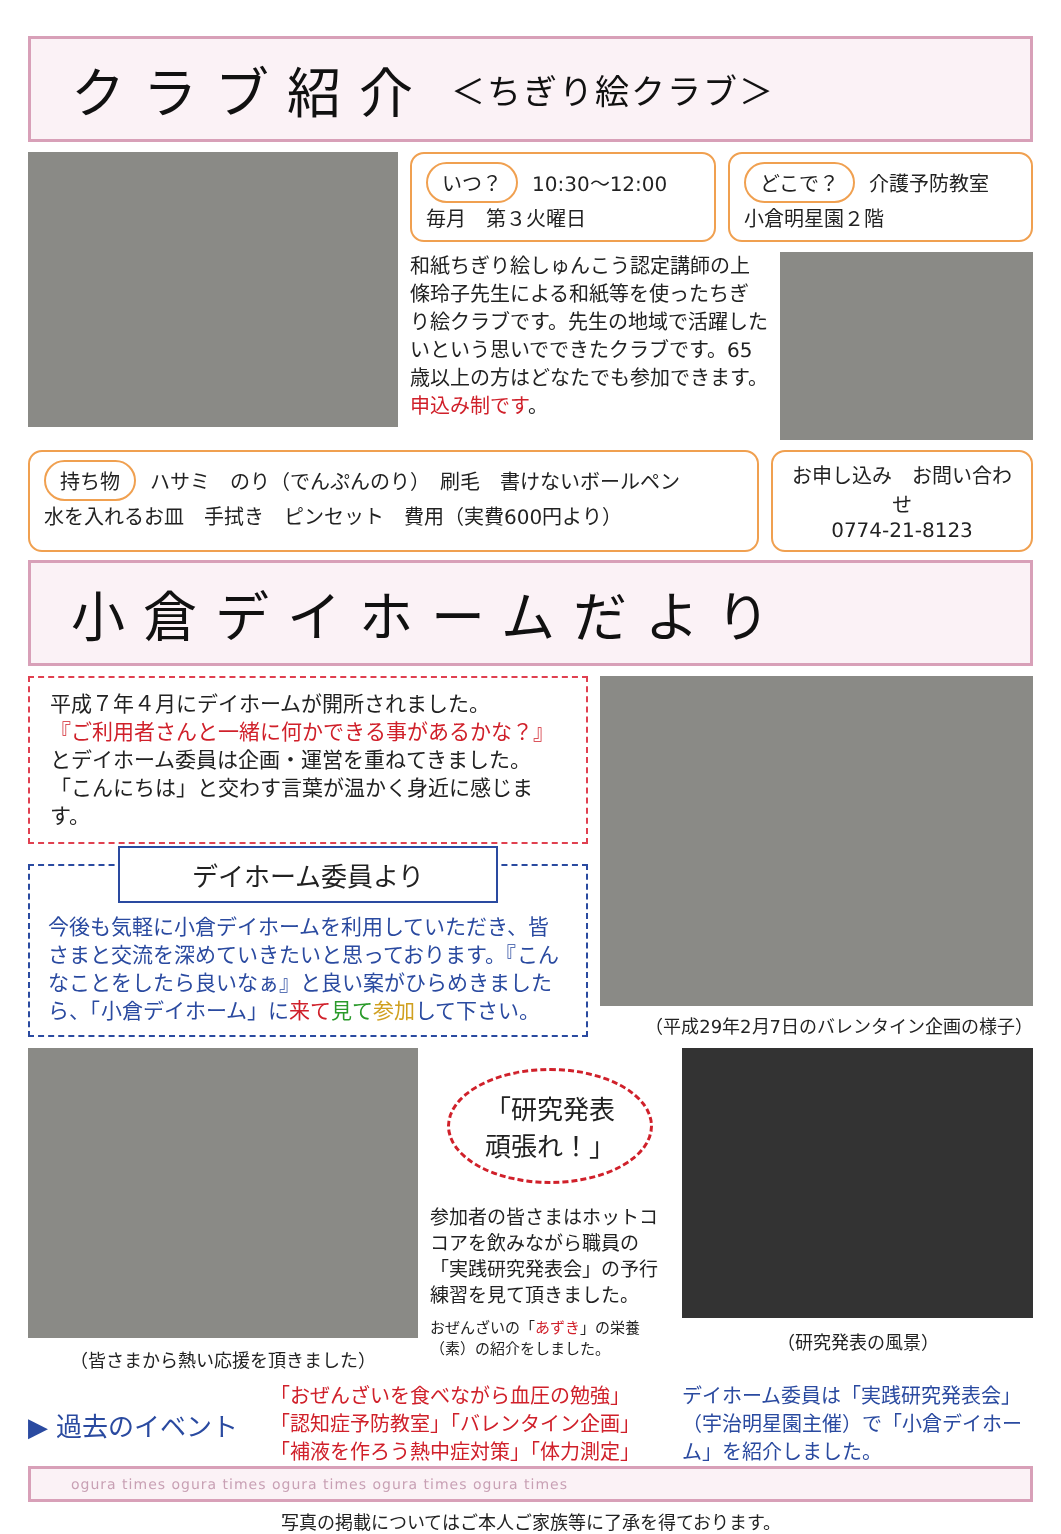クラブ紹介 ＜ちぎり絵クラブ＞
いつ？ 10:30〜12:00
毎月　第３火曜日
どこで？ 介護予防教室
小倉明星園２階
和紙ちぎり絵しゅんこう認定講師の上條玲子先生による和紙等を使ったちぎり絵クラブです。先生の地域で活躍したいという思いでできたクラブです。65歳以上の方はどなたでも参加できます。申込み制です。
持ち物 ハサミ　のり（でんぷんのり）　刷毛　書けないボールペン
水を入れるお皿　手拭き　ピンセット　費用（実費600円より）
お申し込み　お問い合わせ
0774-21-8123
小倉デイホームだより
平成７年４月にデイホームが開所されました。
『ご利用者さんと一緒に何かできる事があるかな？』
とデイホーム委員は企画・運営を重ねてきました。
「こんにちは」と交わす言葉が温かく身近に感じます。
デイホーム委員より
今後も気軽に小倉デイホームを利用していただき、皆さまと交流を深めていきたいと思っております。『こんなことをしたら良いなぁ』と良い案がひらめきましたら、「小倉デイホーム」に来て 見て 参加して下さい。
（平成29年2月7日のバレンタイン企画の様子）
（皆さまから熱い応援を頂きました）
「研究発表
頑張れ！」
参加者の皆さまはホットココアを飲みながら職員の「実践研究発表会」の予行練習を見て頂きました。
おぜんざいの「あずき」の栄養（素）の紹介をしました。
（研究発表の風景）
▶ 過去のイベント
「おぜんざいを食べながら血圧の勉強」
「認知症予防教室」「バレンタイン企画」
「補液を作ろう熱中症対策」「体力測定」
デイホーム委員は「実践研究発表会」（宇治明星園主催）で「小倉デイホーム」を紹介しました。
ogura times ogura times ogura times ogura times ogura times
写真の掲載についてはご本人ご家族等に了承を得ております。